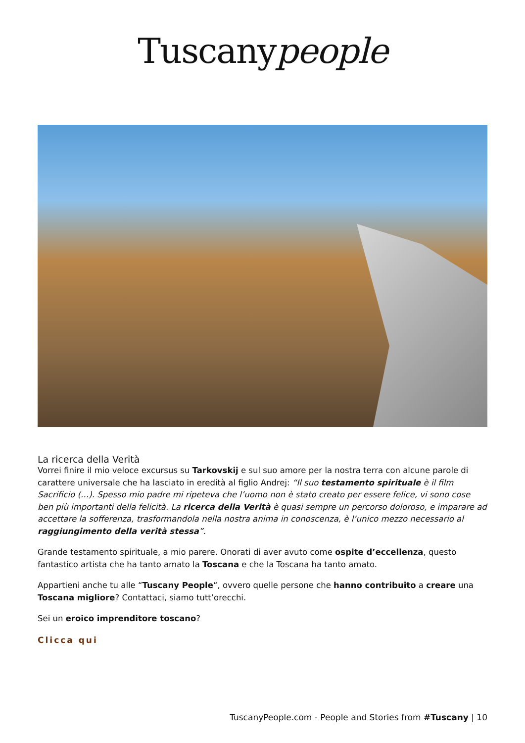Tuscanypeople
La ricerca della Verità
Vorrei finire il mio veloce excursus su Tarkovskij e sul suo amore per la nostra terra con alcune parole di carattere universale che ha lasciato in eredità al figlio Andrej: “Il suo testamento spirituale è il film Sacrificio (…). Spesso mio padre mi ripeteva che l’uomo non è stato creato per essere felice, vi sono cose ben più importanti della felicità. La ricerca della Verità è quasi sempre un percorso doloroso, e imparare ad accettare la sofferenza, trasformandola nella nostra anima in conoscenza, è l’unico mezzo necessario al raggiungimento della verità stessa”.
Grande testamento spirituale, a mio parere. Onorati di aver avuto come ospite d’eccellenza, questo fantastico artista che ha tanto amato la Toscana e che la Toscana ha tanto amato.
Appartieni anche tu alle “Tuscany People“, ovvero quelle persone che hanno contribuito a creare una Toscana migliore? Contattaci, siamo tutt’orecchi.
Sei un eroico imprenditore toscano?
Clicca qui
TuscanyPeople.com - People and Stories from #Tuscany | 10